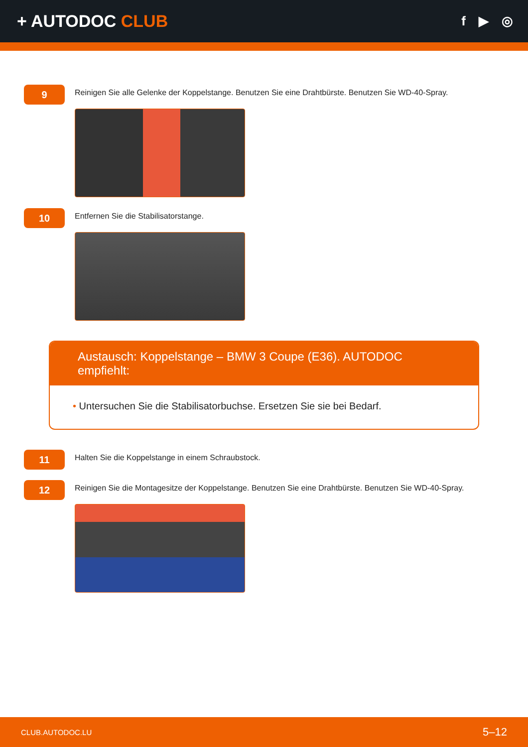+ AUTODOC CLUB
f ▶ ◎
9
Reinigen Sie alle Gelenke der Koppelstange. Benutzen Sie eine Drahtbürste. Benutzen Sie WD-40-Spray.
10
Entfernen Sie die Stabilisatorstange.
Austausch: Koppelstange – BMW 3 Coupe (E36). AUTODOC empfiehlt:
• Untersuchen Sie die Stabilisatorbuchse. Ersetzen Sie sie bei Bedarf.
11
Halten Sie die Koppelstange in einem Schraubstock.
12
Reinigen Sie die Montagesitze der Koppelstange. Benutzen Sie eine Drahtbürste. Benutzen Sie WD-40-Spray.
CLUB.AUTODOC.LU 5–12